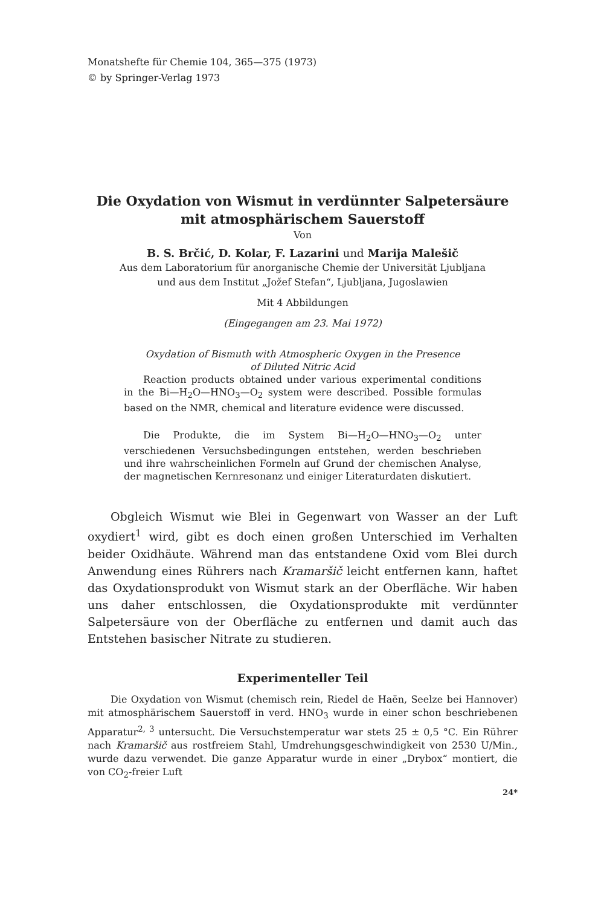Monatshefte für Chemie 104, 365—375 (1973)
© by Springer-Verlag 1973
Die Oxydation von Wismut in verdünnter Salpetersäure
mit atmosphärischem Sauerstoff
Von
B. S. Brčić, D. Kolar, F. Lazarini und Marija Malešič
Aus dem Laboratorium für anorganische Chemie der Universität Ljubljana
und aus dem Institut „Jožef Stefan“, Ljubljana, Jugoslawien
Mit 4 Abbildungen
(Eingegangen am 23. Mai 1972)
Oxydation of Bismuth with Atmospheric Oxygen in the Presence
of Diluted Nitric Acid
Reaction products obtained under various experimental conditions in the Bi—H<sub>2</sub>O—HNO<sub>3</sub>—O<sub>2</sub> system were described. Possible formulas based on the NMR, chemical and literature evidence were discussed.
Die Produkte, die im System Bi—H<sub>2</sub>O—HNO<sub>3</sub>—O<sub>2</sub> unter verschiedenen Versuchsbedingungen entstehen, werden beschrieben und ihre wahrscheinlichen Formeln auf Grund der chemischen Analyse, der magnetischen Kernresonanz und einiger Literaturdaten diskutiert.
Obgleich Wismut wie Blei in Gegenwart von Wasser an der Luft oxydiert<sup>1</sup> wird, gibt es doch einen großen Unterschied im Verhalten beider Oxidhäute. Während man das entstandene Oxid vom Blei durch Anwendung eines Rührers nach Kramaršič leicht entfernen kann, haftet das Oxydationsprodukt von Wismut stark an der Oberfläche. Wir haben uns daher entschlossen, die Oxydationsprodukte mit verdünnter Salpetersäure von der Oberfläche zu entfernen und damit auch das Entstehen basischer Nitrate zu studieren.
Experimenteller Teil
Die Oxydation von Wismut (chemisch rein, Riedel de Haën, Seelze bei Hannover) mit atmosphärischem Sauerstoff in verd. HNO<sub>3</sub> wurde in einer schon beschriebenen Apparatur<sup>2, 3</sup> untersucht. Die Versuchstemperatur war stets 25 ± 0,5 °C. Ein Rührer nach Kramaršič aus rostfreiem Stahl, Umdrehungsgeschwindigkeit von 2530 U/Min., wurde dazu verwendet. Die ganze Apparatur wurde in einer „Drybox“ montiert, die von CO<sub>2</sub>-freier Luft
24*